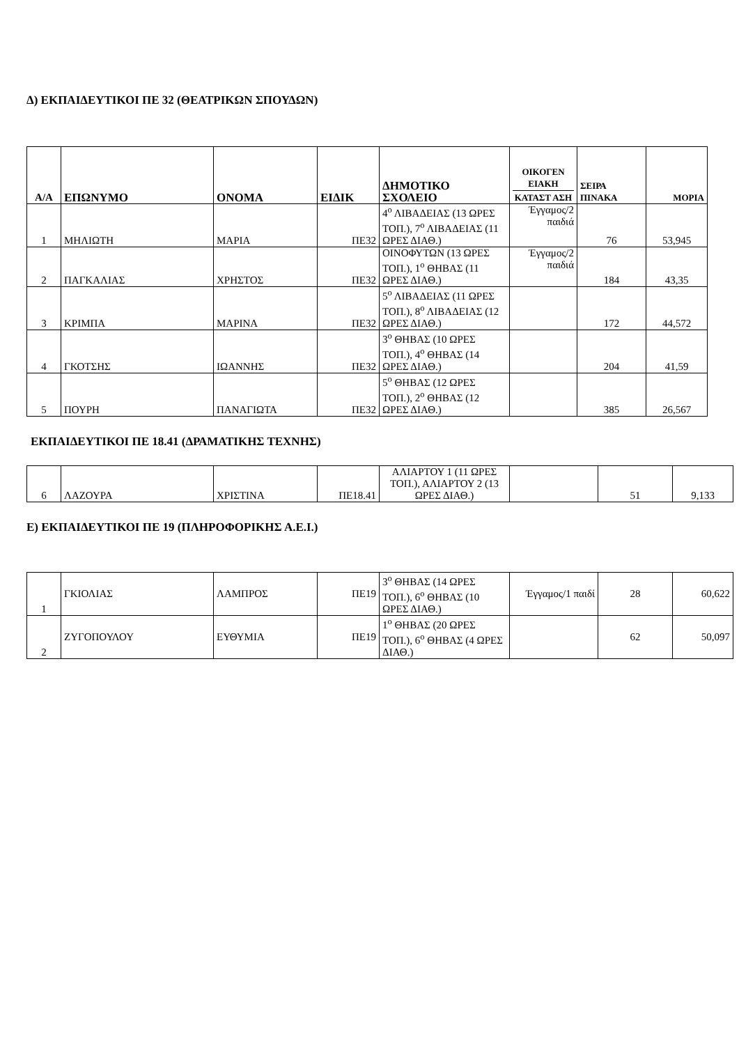Δ) ΕΚΠΑΙΔΕΥΤΙΚΟΙ ΠΕ 32 (ΘΕΑΤΡΙΚΩΝ ΣΠΟΥΔΩΝ)
| Α/Α | ΕΠΩΝΥΜΟ | ΟΝΟΜΑ | ΕΙΔΙΚ | ΔΗΜΟΤΙΚΟ ΣΧΟΛΕΙΟ | ΟΙΚΟΓΕΝ ΕΙΑΚΗ ΚΑΤΑΣΤ ΑΣΗ | ΣΕΙΡΑ ΠΙΝΑΚΑ | ΜΟΡΙΑ |
| --- | --- | --- | --- | --- | --- | --- | --- |
| 1 | ΜΗΛΙΩΤΗ | ΜΑΡΙΑ | ΠΕ32 | 4<sup>ο</sup> ΛΙΒΑΔΕΙΑΣ (13 ΩΡΕΣ ΤΟΠ.), 7<sup>ο</sup> ΛΙΒΑΔΕΙΑΣ (11 ΩΡΕΣ ΔΙΑΘ.) | Έγγαμος/2 παιδιά | 76 | 53,945 |
| 2 | ΠΑΓΚΑΛΙΑΣ | ΧΡΗΣΤΟΣ | ΠΕ32 | ΟΙΝΟΦΥΤΩΝ (13 ΩΡΕΣ ΤΟΠ.), 1<sup>ο</sup> ΘΗΒΑΣ (11 ΩΡΕΣ ΔΙΑΘ.) | Έγγαμος/2 παιδιά | 184 | 43,35 |
| 3 | ΚΡΙΜΠΑ | ΜΑΡΙΝΑ | ΠΕ32 | 5<sup>ο</sup> ΛΙΒΑΔΕΙΑΣ (11 ΩΡΕΣ ΤΟΠ.), 8<sup>ο</sup> ΛΙΒΑΔΕΙΑΣ (12 ΩΡΕΣ ΔΙΑΘ.) | | 172 | 44,572 |
| 4 | ΓΚΟΤΣΗΣ | ΙΩΑΝΝΗΣ | ΠΕ32 | 3<sup>ο</sup> ΘΗΒΑΣ (10 ΩΡΕΣ ΤΟΠ.), 4<sup>ο</sup> ΘΗΒΑΣ (14 ΩΡΕΣ ΔΙΑΘ.) | | 204 | 41,59 |
| 5 | ΠΟΥΡΗ | ΠΑΝΑΓΙΩΤΑ | ΠΕ32 | 5<sup>ο</sup> ΘΗΒΑΣ (12 ΩΡΕΣ ΤΟΠ.), 2<sup>ο</sup> ΘΗΒΑΣ (12 ΩΡΕΣ ΔΙΑΘ.) | | 385 | 26,567 |
ΕΚΠΑΙΔΕΥΤΙΚΟΙ ΠΕ 18.41 (ΔΡΑΜΑΤΙΚΗΣ ΤΕΧΝΗΣ)
| 6 | ΛΑΖΟΥΡΑ | ΧΡΙΣΤΙΝΑ | ΠΕ18.41 | ΑΛΙΑΡΤΟΥ 1 (11 ΩΡΕΣ ΤΟΠ.), ΑΛΙΑΡΤΟΥ 2 (13 ΩΡΕΣ ΔΙΑΘ.) | | 51 | 9,133 |
Ε) ΕΚΠΑΙΔΕΥΤΙΚΟΙ ΠΕ 19 (ΠΛΗΡΟΦΟΡΙΚΗΣ Α.Ε.Ι.)
| 1 | ΓΚΙΟΛΙΑΣ | ΛΑΜΠΡΟΣ | ΠΕ19 | 3<sup>ο</sup> ΘΗΒΑΣ (14 ΩΡΕΣ ΤΟΠ.), 6<sup>ο</sup> ΘΗΒΑΣ (10 ΩΡΕΣ ΔΙΑΘ.) | Έγγαμος/1 παιδί | 28 | 60,622 |
| 2 | ΖΥΓΟΠΟΥΛΟΥ | ΕΥΘΥΜΙΑ | ΠΕ19 | 1<sup>ο</sup> ΘΗΒΑΣ (20 ΩΡΕΣ ΤΟΠ.), 6<sup>ο</sup> ΘΗΒΑΣ (4 ΩΡΕΣ ΔΙΑΘ.) | | 62 | 50,097 |